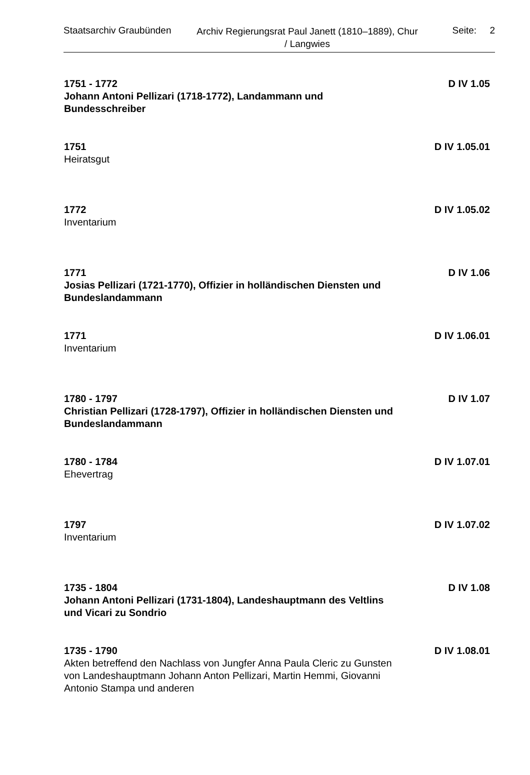Staatsarchiv Graubünden
Archiv Regierungsrat Paul Janett (1810–1889), Chur / Langwies
Seite: 2
1751 - 1772
Johann Antoni Pellizari (1718-1772), Landammann und Bundesschreiber
D IV 1.05
1751
Heiratsgut
D IV 1.05.01
1772
Inventarium
D IV 1.05.02
1771
Josias Pellizari (1721-1770), Offizier in holländischen Diensten und Bundeslandammann
D IV 1.06
1771
Inventarium
D IV 1.06.01
1780 - 1797
Christian Pellizari (1728-1797), Offizier in holländischen Diensten und Bundeslandammann
D IV 1.07
1780 - 1784
Ehevertrag
D IV 1.07.01
1797
Inventarium
D IV 1.07.02
1735 - 1804
Johann Antoni Pellizari (1731-1804), Landeshauptmann des Veltlins und Vicari zu Sondrio
D IV 1.08
1735 - 1790
Akten betreffend den Nachlass von Jungfer Anna Paula Cleric zu Gunsten von Landeshauptmann Johann Anton Pellizari, Martin Hemmi, Giovanni Antonio Stampa und anderen
D IV 1.08.01